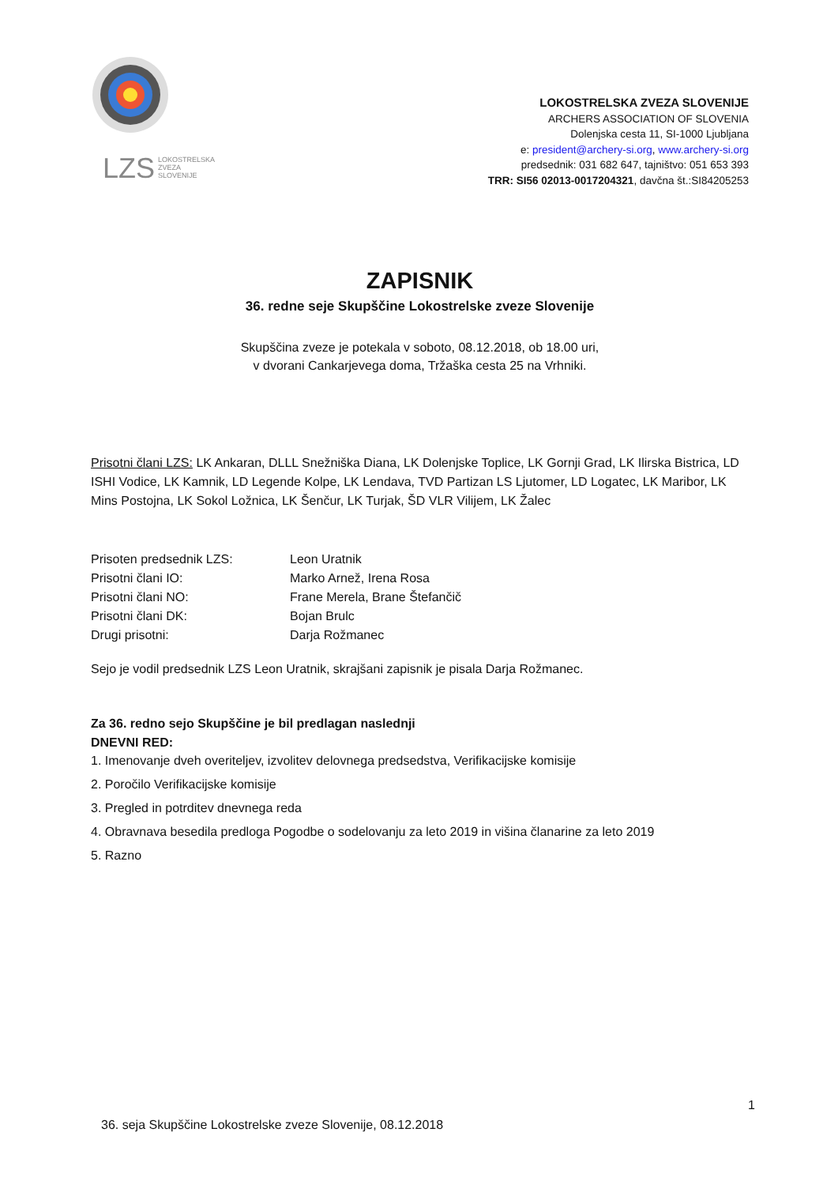LZS
LOKOSTRELSKA
ZVEZA
SLOVENIJE
LOKOSTRELSKA ZVEZA SLOVENIJE
ARCHERS ASSOCIATION OF SLOVENIA
Dolenjska cesta 11, SI-1000 Ljubljana
e: president@archery-si.org, www.archery-si.org
predsednik: 031 682 647, tajništvo: 051 653 393
TRR: SI56 02013-0017204321, davčna št.:SI84205253
ZAPISNIK
36. redne seje Skupščine Lokostrelske zveze Slovenije
Skupščina zveze je potekala v soboto, 08.12.2018, ob 18.00 uri,
v dvorani Cankarjevega doma, Tržaška cesta 25 na Vrhniki.
Prisotni člani LZS: LK Ankaran, DLLL Snežniška Diana, LK Dolenjske Toplice, LK Gornji Grad, LK Ilirska Bistrica, LD ISHI Vodice, LK Kamnik, LD Legende Kolpe, LK Lendava, TVD Partizan LS Ljutomer, LD Logatec, LK Maribor, LK Mins Postojna, LK Sokol Ložnica, LK Šenčur, LK Turjak, ŠD VLR Vilijem, LK Žalec
| Prisoten predsednik LZS: | Leon Uratnik |
| Prisotni člani IO: | Marko Arnež, Irena Rosa |
| Prisotni člani NO: | Frane Merela, Brane Štefančič |
| Prisotni člani DK: | Bojan Brulc |
| Drugi prisotni: | Darja Rožmanec |
Sejo je vodil predsednik LZS Leon Uratnik, skrajšani zapisnik je pisala Darja Rožmanec.
Za 36. redno sejo Skupščine je bil predlagan naslednji
DNEVNI RED:
1. Imenovanje dveh overiteljev, izvolitev delovnega predsedstva, Verifikacijske komisije
2. Poročilo Verifikacijske komisije
3. Pregled in potrditev dnevnega reda
4. Obravnava besedila predloga Pogodbe o sodelovanju za leto 2019 in višina članarine za leto 2019
5. Razno
1
36. seja Skupščine Lokostrelske zveze Slovenije, 08.12.2018